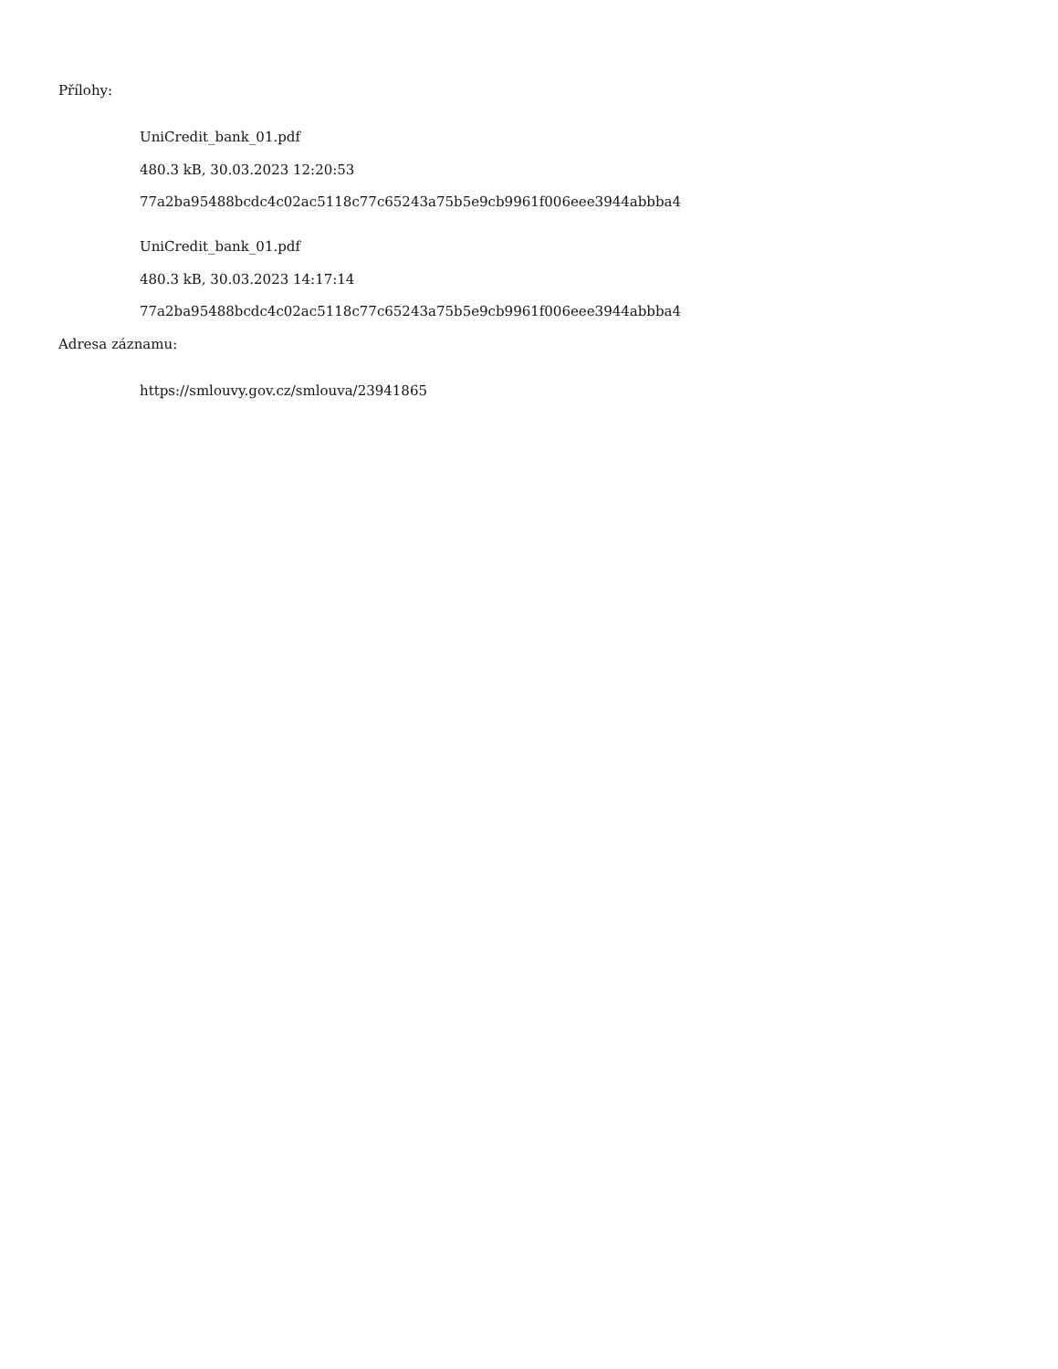Přílohy:
UniCredit_bank_01.pdf
480.3 kB, 30.03.2023 12:20:53
77a2ba95488bcdc4c02ac5118c77c65243a75b5e9cb9961f006eee3944abbba4
UniCredit_bank_01.pdf
480.3 kB, 30.03.2023 14:17:14
77a2ba95488bcdc4c02ac5118c77c65243a75b5e9cb9961f006eee3944abbba4
Adresa záznamu:
https://smlouvy.gov.cz/smlouva/23941865